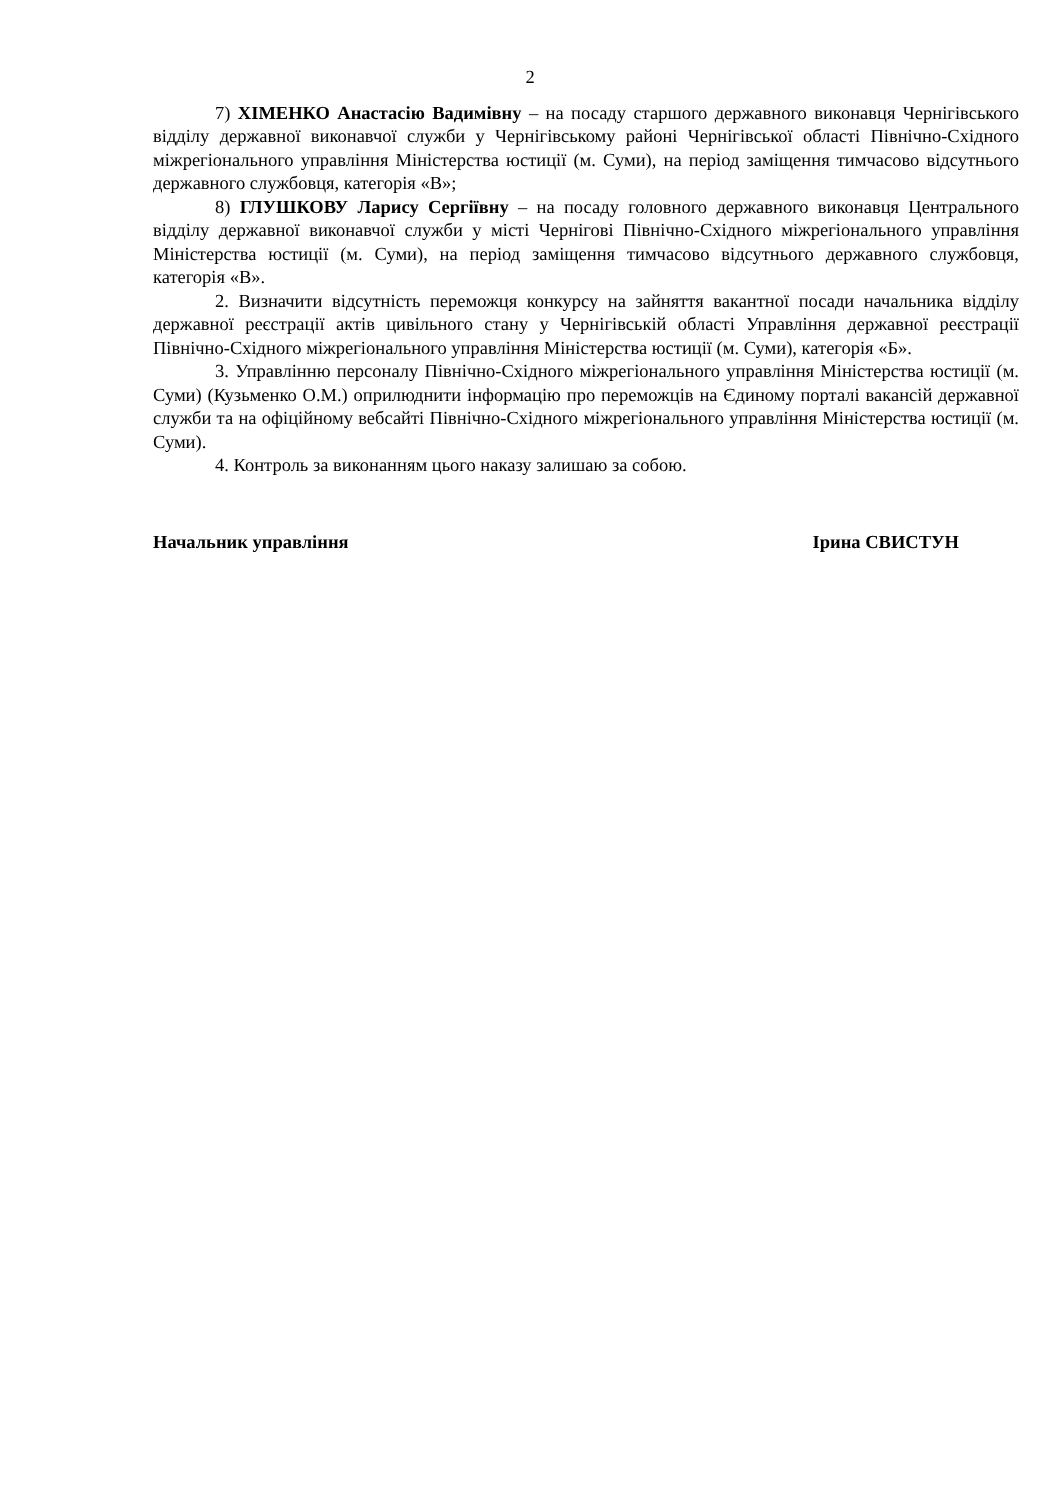2
7) ХІМЕНКО Анастасію Вадимівну – на посаду старшого державного виконавця Чернігівського відділу державної виконавчої служби у Чернігівському районі Чернігівської області Північно-Східного міжрегіонального управління Міністерства юстиції (м. Суми), на період заміщення тимчасово відсутнього державного службовця, категорія «В»;
8) ГЛУШКОВУ Ларису Сергіївну – на посаду головного державного виконавця Центрального відділу державної виконавчої служби у місті Чернігові Північно-Східного міжрегіонального управління Міністерства юстиції (м. Суми), на період заміщення тимчасово відсутнього державного службовця, категорія «В».
2. Визначити відсутність переможця конкурсу на зайняття вакантної посади начальника відділу державної реєстрації актів цивільного стану у Чернігівській області Управління державної реєстрації Північно-Східного міжрегіонального управління Міністерства юстиції (м. Суми), категорія «Б».
3. Управлінню персоналу Північно-Східного міжрегіонального управління Міністерства юстиції (м. Суми) (Кузьменко О.М.) оприлюднити інформацію про переможців на Єдиному порталі вакансій державної служби та на офіційному вебсайті Північно-Східного міжрегіонального управління Міністерства юстиції (м. Суми).
4. Контроль за виконанням цього наказу залишаю за собою.
Начальник управління Ірина СВИСТУН